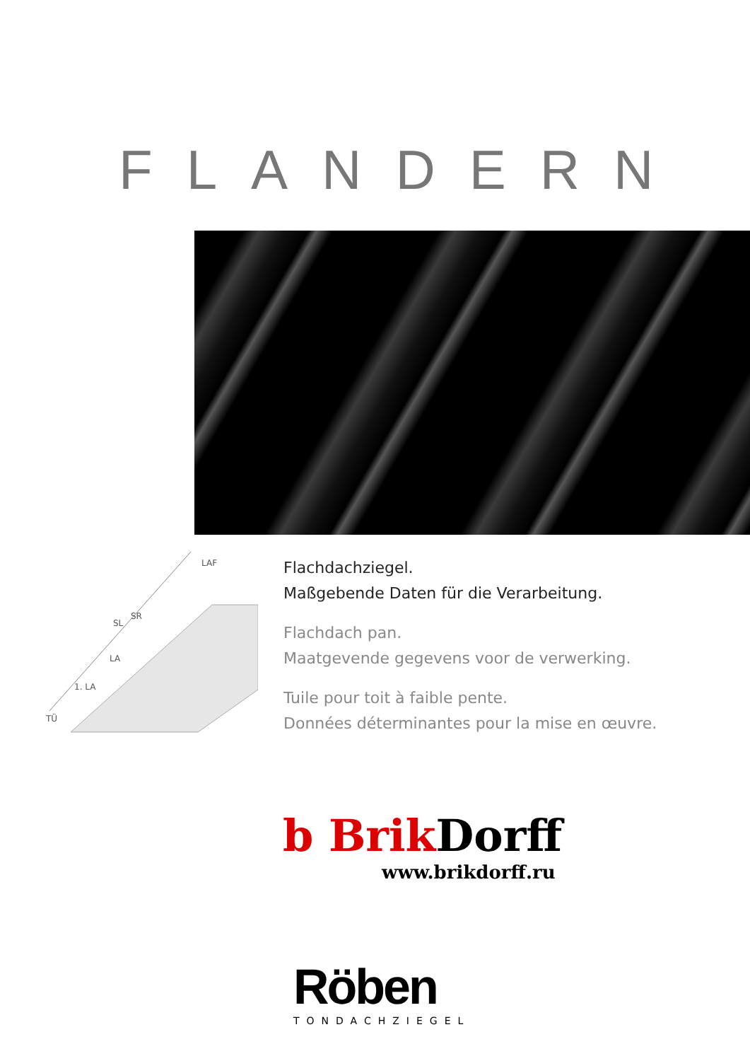FLANDERN
SL
SR
LA
1. LA
TÜ
LAF
Flachdachziegel.
Maßgebende Daten für die Verarbeitung.
Flachdach pan.
Maatgevende gegevens voor de verwerking.
Tuile pour toit à faible pente.
Données déterminantes pour la mise en œuvre.
b Brik Dorff
www.brikdorff.ru
Röben
TONDACHZIEGEL